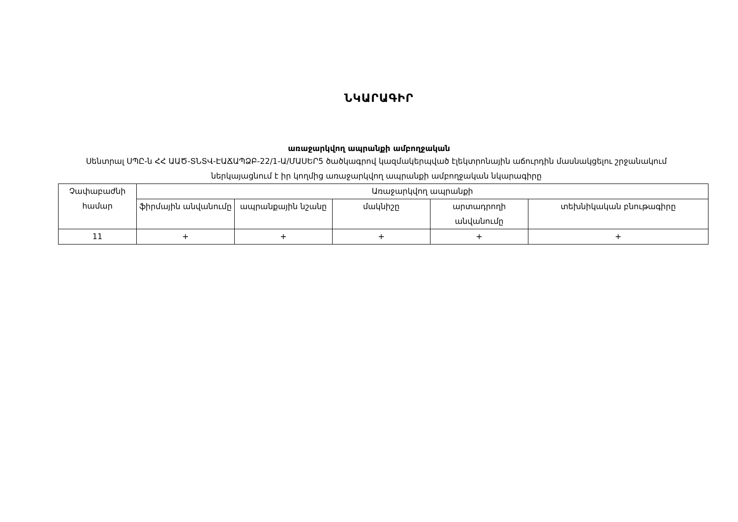ՆԿԱՐԱԳԻՐ
առաջարկվող ապրանքի ամբողջական
Սենտրալ ՍՊԸ-ն ՀՀ ԱԱԾ-ՏՆՏՎ-ԷԱՃԱՊՁԲ-22/1-Ա/ՄԱՍԵՐ5 ծածկագրով կազմակերպված էլեկտրոնային աճուրդին մասնակցելու շրջանակում ներկայացնում է իր կողմից առաջարկվող ապրանքի ամբողջական նկարագիրը
| Չափաբաժնի համար | Առաջարկվող ապրանքի | | | | |
| --- | --- | --- | --- | --- | --- |
| | ֆիրմային անվանումը | ապրանքային նշանը | մակնիշը | արտադրողի անվանումը | տեխնիկական բնութագիրը |
| 11 | + | + | + | + | + |